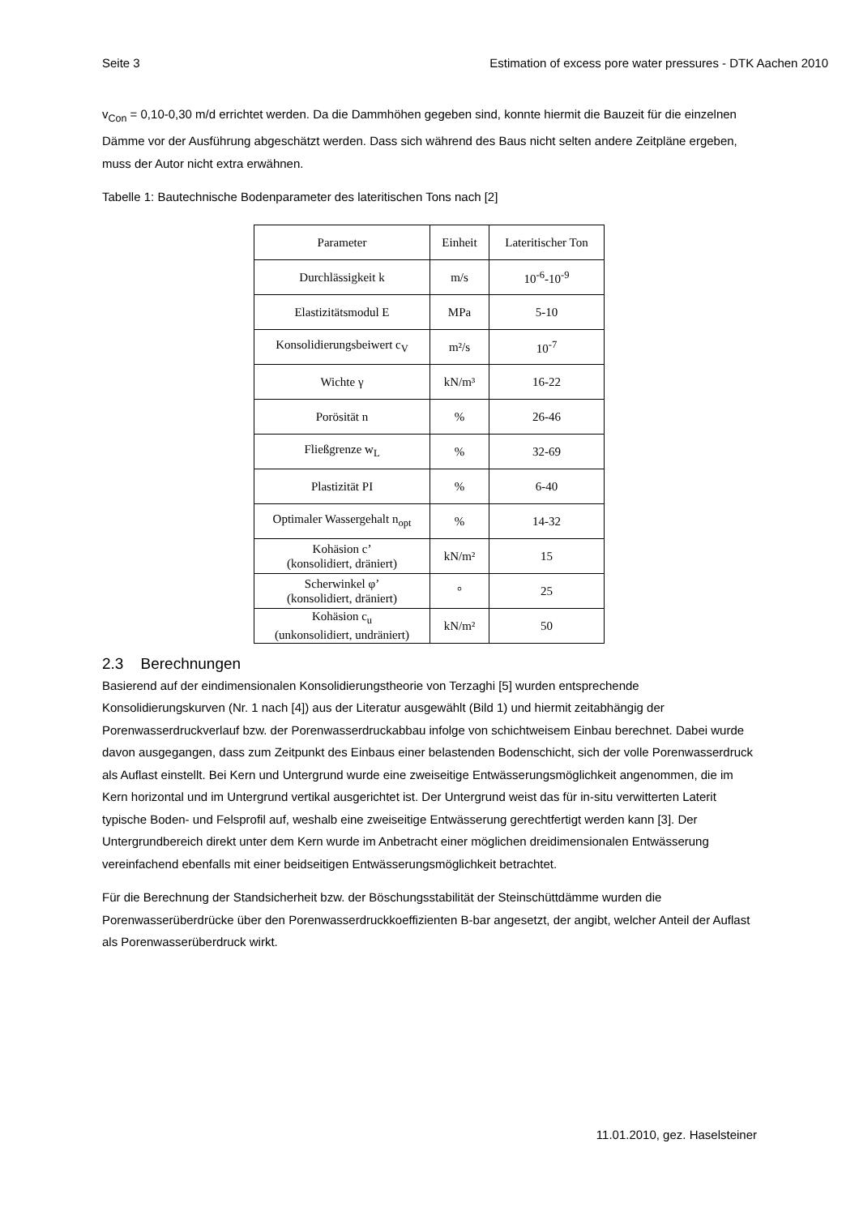Seite 3 Estimation of excess pore water pressures - DTK Aachen 2010
v<sub>Con</sub> = 0,10-0,30 m/d errichtet werden. Da die Dammhöhen gegeben sind, konnte hiermit die Bauzeit für die einzelnen Dämme vor der Ausführung abgeschätzt werden. Dass sich während des Baus nicht selten andere Zeitpläne ergeben, muss der Autor nicht extra erwähnen.
Tabelle 1: Bautechnische Bodenparameter des lateritischen Tons nach [2]
| Parameter | Einheit | Lateritischer Ton |
| --- | --- | --- |
| Durchlässigkeit k | m/s | 10<sup>-6</sup>-10<sup>-9</sup> |
| Elastizitätsmodul E | MPa | 5-10 |
| Konsolidierungsbeiwert c<sub>V</sub> | m²/s | 10<sup>-7</sup> |
| Wichte γ | kN/m³ | 16-22 |
| Porösität n | % | 26-46 |
| Fließgrenze w<sub>L</sub> | % | 32-69 |
| Plastizität PI | % | 6-40 |
| Optimaler Wassergehalt n<sub>opt</sub> | % | 14-32 |
| Kohäsion c’ (konsolidiert, dräniert) | kN/m² | 15 |
| Scherwinkel φ’ (konsolidiert, dräniert) | ° | 25 |
| Kohäsion c<sub>u</sub> (unkonsolidiert, undräniert) | kN/m² | 50 |
2.3 Berechnungen
Basierend auf der eindimensionalen Konsolidierungstheorie von Terzaghi [5] wurden entsprechende Konsolidierungskurven (Nr. 1 nach [4]) aus der Literatur ausgewählt (Bild 1) und hiermit zeitabhängig der Porenwasserdruckverlauf bzw. der Porenwasserdruckabbau infolge von schichtweisem Einbau berechnet. Dabei wurde davon ausgegangen, dass zum Zeitpunkt des Einbaus einer belastenden Bodenschicht, sich der volle Porenwasserdruck als Auflast einstellt. Bei Kern und Untergrund wurde eine zweiseitige Entwässerungsmöglichkeit angenommen, die im Kern horizontal und im Untergrund vertikal ausgerichtet ist. Der Untergrund weist das für in-situ verwitterten Laterit typische Boden- und Felsprofil auf, weshalb eine zweiseitige Entwässerung gerechtfertigt werden kann [3]. Der Untergrundbereich direkt unter dem Kern wurde im Anbetracht einer möglichen dreidimensionalen Entwässerung vereinfachend ebenfalls mit einer beidseitigen Entwässerungsmöglichkeit betrachtet.
Für die Berechnung der Standsicherheit bzw. der Böschungsstabilität der Steinschüttdämme wurden die Porenwasserüberdrücke über den Porenwasserdruckkoeffizienten B-bar angesetzt, der angibt, welcher Anteil der Auflast als Porenwasserüberdruck wirkt.
11.01.2010, gez. Haselsteiner